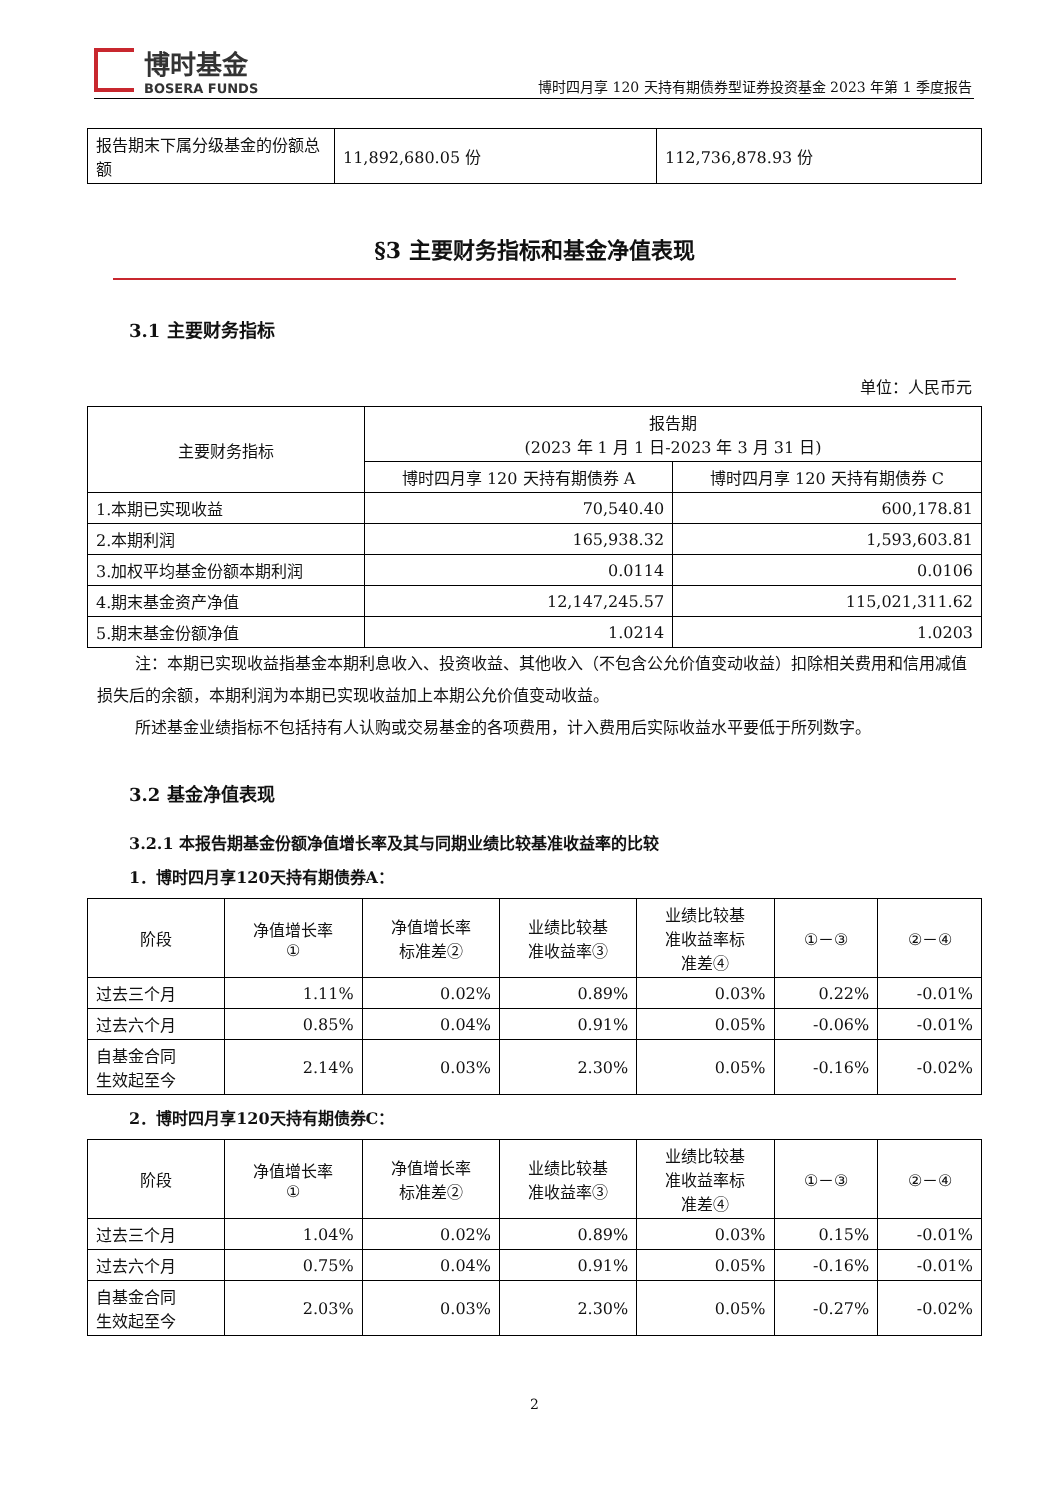博时基金
BOSERA FUNDS
博时四月享 120 天持有期债券型证券投资基金 2023 年第 1 季度报告
| 报告期末下属分级基金的份额总额 | 11,892,680.05 份 | 112,736,878.93 份 |
§3 主要财务指标和基金净值表现
3.1 主要财务指标
单位：人民币元
| 主要财务指标 | 报告期 (2023 年 1 月 1 日-2023 年 3 月 31 日) | |
| | 博时四月享 120 天持有期债券 A | 博时四月享 120 天持有期债券 C |
| 1.本期已实现收益 | 70,540.40 | 600,178.81 |
| 2.本期利润 | 165,938.32 | 1,593,603.81 |
| 3.加权平均基金份额本期利润 | 0.0114 | 0.0106 |
| 4.期末基金资产净值 | 12,147,245.57 | 115,021,311.62 |
| 5.期末基金份额净值 | 1.0214 | 1.0203 |
注：本期已实现收益指基金本期利息收入、投资收益、其他收入（不包含公允价值变动收益）扣除相关费用和信用减值损失后的余额，本期利润为本期已实现收益加上本期公允价值变动收益。
所述基金业绩指标不包括持有人认购或交易基金的各项费用，计入费用后实际收益水平要低于所列数字。
3.2 基金净值表现
3.2.1 本报告期基金份额净值增长率及其与同期业绩比较基准收益率的比较
1．博时四月享120天持有期债券A：
| 阶段 | 净值增长率 ① | 净值增长率 标准差② | 业绩比较基 准收益率③ | 业绩比较基 准收益率标 准差④ | ①－③ | ②－④ |
| 过去三个月 | 1.11% | 0.02% | 0.89% | 0.03% | 0.22% | -0.01% |
| 过去六个月 | 0.85% | 0.04% | 0.91% | 0.05% | -0.06% | -0.01% |
| 自基金合同 生效起至今 | 2.14% | 0.03% | 2.30% | 0.05% | -0.16% | -0.02% |
2．博时四月享120天持有期债券C：
| 阶段 | 净值增长率 ① | 净值增长率 标准差② | 业绩比较基 准收益率③ | 业绩比较基 准收益率标 准差④ | ①－③ | ②－④ |
| 过去三个月 | 1.04% | 0.02% | 0.89% | 0.03% | 0.15% | -0.01% |
| 过去六个月 | 0.75% | 0.04% | 0.91% | 0.05% | -0.16% | -0.01% |
| 自基金合同 生效起至今 | 2.03% | 0.03% | 2.30% | 0.05% | -0.27% | -0.02% |
2